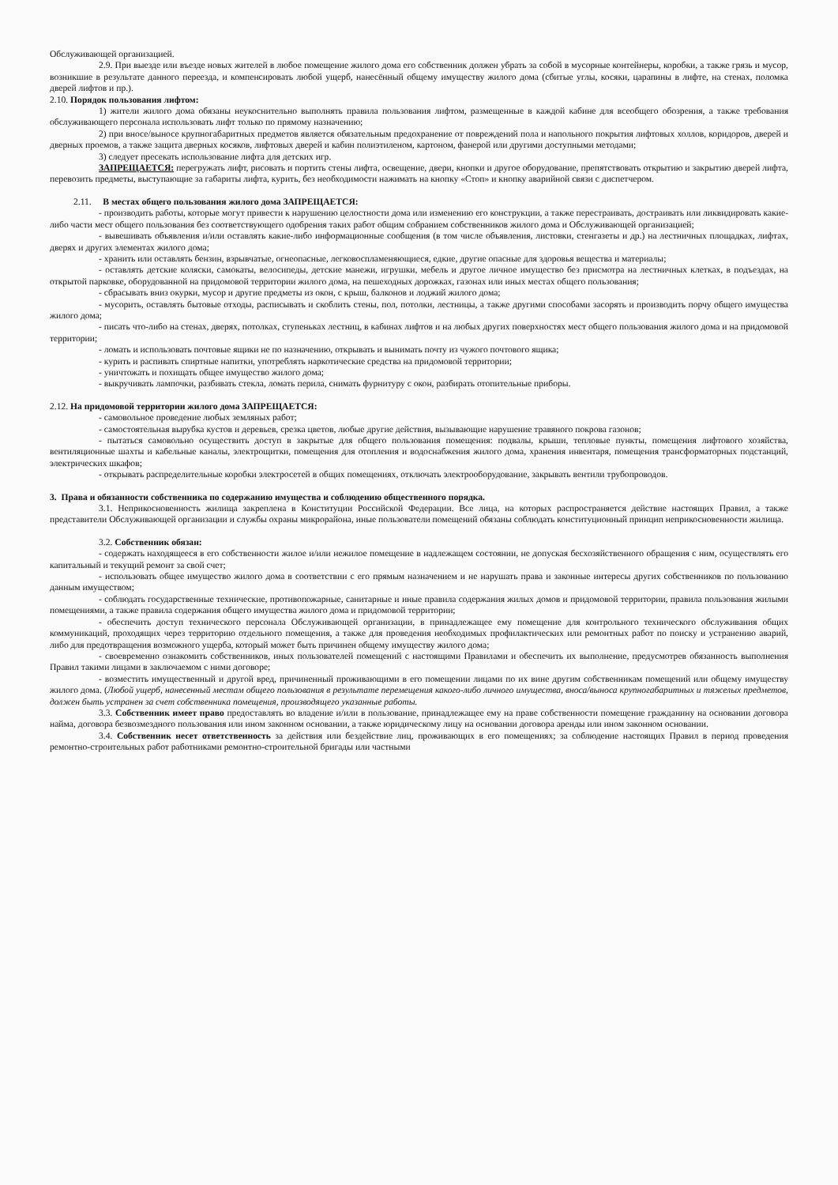Обслуживающей организацией.
2.9. При выезде или въезде новых жителей в любое помещение жилого дома его собственник должен убрать за собой в мусорные контейнеры, коробки, а также грязь и мусор, возникшие в результате данного переезда, и компенсировать любой ущерб, нанесённый общему имуществу жилого дома (сбитые углы, косяки, царапины в лифте, на стенах, поломка дверей лифтов и пр.).
2.10. Порядок пользования лифтом:
1) жители жилого дома обязаны неукоснительно выполнять правила пользования лифтом, размещенные в каждой кабине для всеобщего обозрения, а также требования обслуживающего персонала использовать лифт только по прямому назначению;
2) при вносе/выносе крупногабаритных предметов является обязательным предохранение от повреждений пола и напольного покрытия лифтовых холлов, коридоров, дверей и дверных проемов, а также защита дверных косяков, лифтовых дверей и кабин полиэтиленом, картоном, фанерой или другими доступными методами;
3) следует пресекать использование лифта для детских игр.
ЗАПРЕЩАЕТСЯ: перегружать лифт, рисовать и портить стены лифта, освещение, двери, кнопки и другое оборудование, препятствовать открытию и закрытию дверей лифта, перевозить предметы, выступающие за габариты лифта, курить, без необходимости нажимать на кнопку «Стоп» и кнопку аварийной связи с диспетчером.
2.11. В местах общего пользования жилого дома ЗАПРЕЩАЕТСЯ:
- производить работы, которые могут привести к нарушению целостности дома или изменению его конструкции, а также перестраивать, достраивать или ликвидировать какие-либо части мест общего пользования без соответствующего одобрения таких работ общим собранием собственников жилого дома и Обслуживающей организацией;
- вывешивать объявления и/или оставлять какие-либо информационные сообщения (в том числе объявления, листовки, стенгазеты и др.) на лестничных площадках, лифтах, дверях и других элементах жилого дома;
- хранить или оставлять бензин, взрывчатые, огнеопасные, легковоспламеняющиеся, едкие, другие опасные для здоровья вещества и материалы;
- оставлять детские коляски, самокаты, велосипеды, детские манежи, игрушки, мебель и другое личное имущество без присмотра на лестничных клетках, в подъездах, на открытой парковке, оборудованной на придомовой территории жилого дома, на пешеходных дорожках, газонах или иных местах общего пользования;
- сбрасывать вниз окурки, мусор и другие предметы из окон, с крыш, балконов и лоджий жилого дома;
- мусорить, оставлять бытовые отходы, расписывать и скоблить стены, пол, потолки, лестницы, а также другими способами засорять и производить порчу общего имущества жилого дома;
- писать что-либо на стенах, дверях, потолках, ступеньках лестниц, в кабинах лифтов и на любых других поверхностях мест общего пользования жилого дома и на придомовой территории;
- ломать и использовать почтовые ящики не по назначению, открывать и вынимать почту из чужого почтового ящика;
- курить и распивать спиртные напитки, употреблять наркотические средства на придомовой территории;
- уничтожать и похищать общее имущество жилого дома;
- выкручивать лампочки, разбивать стекла, ломать перила, снимать фурнитуру с окон, разбирать отопительные приборы.
2.12. На придомовой территории жилого дома ЗАПРЕЩАЕТСЯ:
- самовольное проведение любых земляных работ;
- самостоятельная вырубка кустов и деревьев, срезка цветов, любые другие действия, вызывающие нарушение травяного покрова газонов;
- пытаться самовольно осуществить доступ в закрытые для общего пользования помещения: подвалы, крыши, тепловые пункты, помещения лифтового хозяйства, вентиляционные шахты и кабельные каналы, электрощитки, помещения для отопления и водоснабжения жилого дома, хранения инвентаря, помещения трансформаторных подстанций, электрических шкафов;
- открывать распределительные коробки электросетей в общих помещениях, отключать электрооборудование, закрывать вентили трубопроводов.
3. Права и обязанности собственника по содержанию имущества и соблюдению общественного порядка.
3.1. Неприкосновенность жилища закреплена в Конституции Российской Федерации. Все лица, на которых распространяется действие настоящих Правил, а также представители Обслуживающей организации и службы охраны микрорайона, иные пользователи помещений обязаны соблюдать конституционный принцип неприкосновенности жилища.
3.2. Собственник обязан:
- содержать находящееся в его собственности жилое и/или нежилое помещение в надлежащем состоянии, не допуская бесхозяйственного обращения с ним, осуществлять его капитальный и текущий ремонт за свой счет;
- использовать общее имущество жилого дома в соответствии с его прямым назначением и не нарушать права и законные интересы других собственников по пользованию данным имуществом;
- соблюдать государственные технические, противопожарные, санитарные и иные правила содержания жилых домов и придомовой территории, правила пользования жилыми помещениями, а также правила содержания общего имущества жилого дома и придомовой территории;
- обеспечить доступ технического персонала Обслуживающей организации, в принадлежащее ему помещение для контрольного технического обслуживания общих коммуникаций, проходящих через территорию отдельного помещения, а также для проведения необходимых профилактических или ремонтных работ по поиску и устранению аварий, либо для предотвращения возможного ущерба, который может быть причинен общему имуществу жилого дома;
- своевременно ознакомить собственников, иных пользователей помещений с настоящими Правилами и обеспечить их выполнение, предусмотрев обязанность выполнения Правил такими лицами в заключаемом с ними договоре;
- возместить имущественный и другой вред, причиненный проживающими в его помещении лицами по их вине другим собственникам помещений или общему имуществу жилого дома. (Любой ущерб, нанесенный местам общего пользования в результате перемещения какого-либо личного имущества, вноса/выноса крупногабаритных и тяжелых предметов, должен быть устранен за счет собственника помещения, производящего указанные работы.
3.3. Собственник имеет право предоставлять во владение и/или в пользование, принадлежащее ему на праве собственности помещение гражданину на основании договора найма, договора безвозмездного пользования или ином законном основании, а также юридическому лицу на основании договора аренды или ином законном основании.
3.4. Собственник несет ответственность за действия или бездействие лиц, проживающих в его помещениях; за соблюдение настоящих Правил в период проведения ремонтно-строительных работ работниками ремонтно-строительной бригады или частными